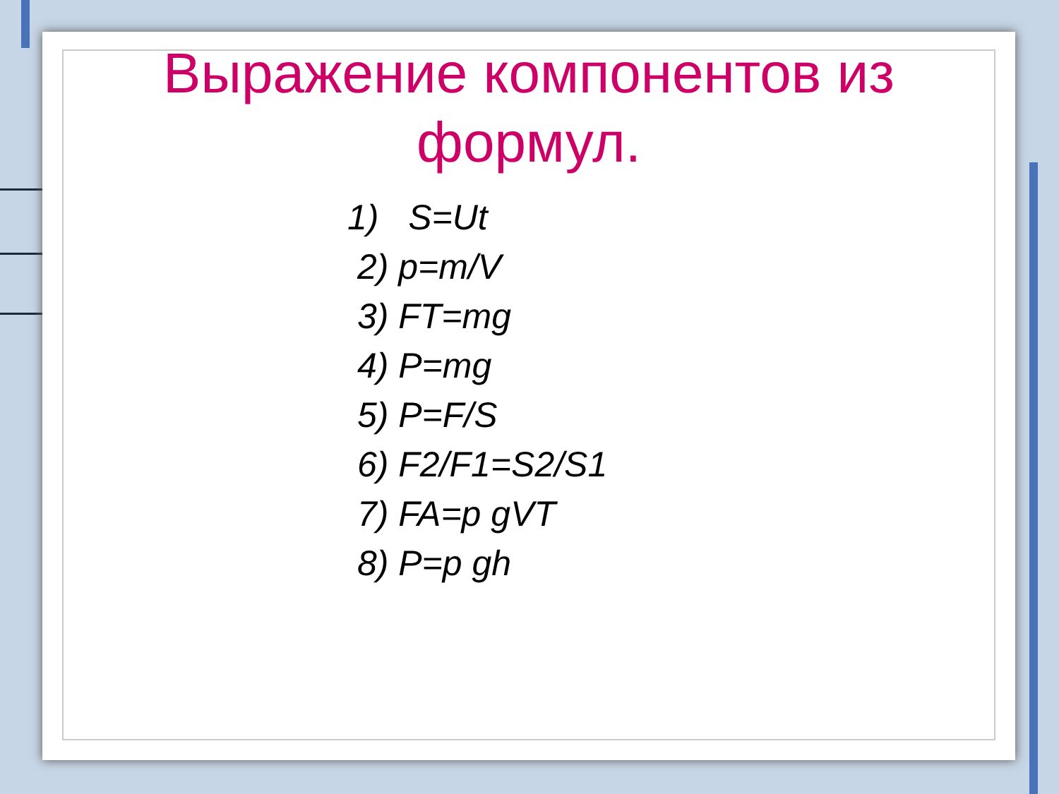Выражение компонентов из
формул.
1) S=Ut
2) p=m/V
3) FT=mg
4) P=mg
5) P=F/S
6) F2/F1=S2/S1
7) FA=p gVT
8) P=p gh